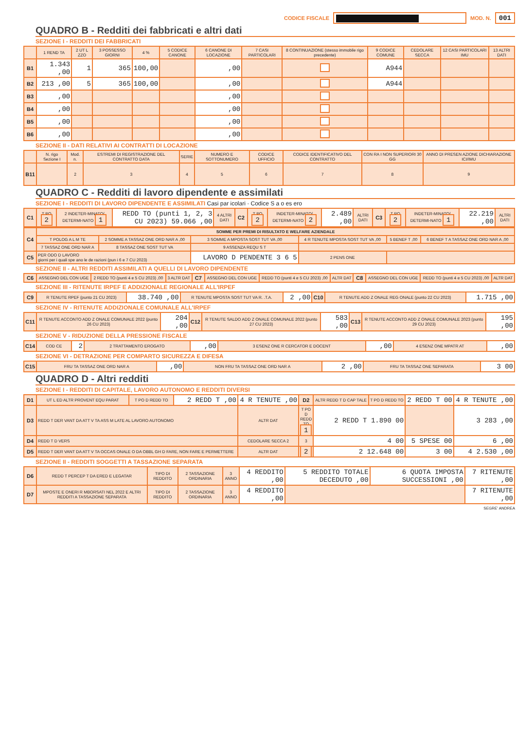CODICE FISCALE
MOD. N. 001
QUADRO B - Redditi dei fabbricati e altri dati
SEZIONE I - REDDITI DEI FABBRICATI
| | 1 REND TA | 2 UT L ZZO | 3 POSSESSO GIORNI | 4 % | 5 CODICE CANONE | 6 CANONE DI LOCAZIONE | 7 CASI PARTICOLARI | 8 CONTINUAZIONE (stesso immobile rigo precedente) | 9 CODICE COMUNE | CEDOLARE SECCA | 12 CASI PARTICOLARI IMU | 13 ALTRI DATI |
| --- | --- | --- | --- | --- | --- | --- | --- | --- | --- | --- | --- | --- |
| B1 | 1.343 ,00 | 1 | 365 | 100,00 | | ,00 | | | A944 | | | |
| B2 | 213 ,00 | 5 | 365 | 100,00 | | ,00 | | | A944 | | | |
| B3 | ,00 | | | | | ,00 | | | | | | |
| B4 | ,00 | | | | | ,00 | | | | | | |
| B5 | ,00 | | | | | ,00 | | | | | | |
| B6 | ,00 | | | | | ,00 | | | | | | |
SEZIONE II - DATI RELATIVI AI CONTRATTI DI LOCAZIONE
| | N. rigo Sezione I | Mod. n. | ESTREMI DI REGISTRAZIONE DEL CONTRATTO DATA | SERIE | NUMERO E SOTTONUMERO | CODICE UFFICIO | CODICE IDENTIFICATIVO DEL CONTRATTO | CON RA I NON SUPERIORI 30 GG | ANNO DI PRESEN AZIONE DICHIARAZIONE ICI/IMU |
| --- | --- | --- | --- | --- | --- | --- | --- | --- | --- |
| B11 | | 2 | 3 | 4 | 5 | 6 | 7 | 8 | 9 |
QUADRO C - Redditi di lavoro dipendente e assimilati
SEZIONE I - REDDITI DI LAVORO DIPENDENTE E ASSIMILATI Casi par icolari · Codice S a o es ero
| C1 | T PO 2 | 2 INDETER-MINATO/ DETERMI-NATO 1 | REDD TO (punti 1, 2, 3 CU 2023) 59.066 ,00 | 4 ALTRI DATI | C2 | T PO 2 | INDETER-MINATO/ DETERMI-NATO 2 | 2.489 ,00 | ALTRI DATI | C3 | T PO 2 | INDETER-MINATO/ DETERMI-NATO 1 | 22.219 ,00 | ALTRI DATI |
| C4 | SOMME PER PREMI DI RISULTATO E WELFARE AZIENDALE | | | | | |
| | T POLOG A L M TE | 2 SOMME A TASSAZ ONE ORD NAR A ,00 | 3 SOMME A MPOSTA SOST TUT VA ,00 | 4 R TENUTE MPOSTA SOST TUT VA ,00 | 5 BENEF T ,00 | 6 BENEF T A TASSAZ ONE ORD NAR A ,00 |
| | 7 TASSAZ ONE ORD NAR A | 8 TASSAZ ONE SOST TUT VA | 9 ASSENZA REQU S T | | | |
| C5 | PER ODO D LAVORO giorni per i quali spe ano le de razioni (pun i 6 e 7 CU 2023) | | LAVORO D PENDENTE 3 6 5 | 2 PENS ONE | | |
SEZIONE II - ALTRI REDDITI ASSIMILATI A QUELLI DI LAVORO DIPENDENTE
| C6 | ASSEGNO DEL CON UGE | 2 REDD TO (punti 4 e 5 CU 2023) ,00 | 3 ALTR DAT | C7 | ASSEGNO DEL CON UGE | REDD TO (punti 4 e 5 CU 2023) ,00 | ALTR DAT | C8 | ASSEGNO DEL CON UGE | REDD TO (punti 4 e 5 CU 2023) ,00 | ALTR DAT |
SEZIONE III - RITENUTE IRPEF E ADDIZIONALE REGIONALE ALL'IRPEF
| C9 | R TENUTE RPEF (punto 21 CU 2023) | 38.740 ,00 | R TENUTE MPOSTA SOST TUT VA R. .T.A. | 2 ,00 | C10 | R TENUTE ADD Z ONALE REG ONALE (punto 22 CU 2023) | 1.715 ,00 |
SEZIONE IV - RITENUTE ADDIZIONALE COMUNALE ALL'IRPEF
| C11 | R TENUTE ACCONTO ADD Z ONALE COMUNALE 2022 (punto 26 CU 2023) | 204 ,00 | C12 | R TENUTE SALDO ADD Z ONALE COMUNALE 2022 (punto 27 CU 2023) | 583 ,00 | C13 | R TENUTE ACCONTO ADD Z ONALE COMUNALE 2023 (punto 29 CU 2023) | 195 ,00 |
SEZIONE V - RIDUZIONE DELLA PRESSIONE FISCALE
| C14 | COD CE | 2 | 2 TRATTAMENTO EROGATO | ,00 | 3 ESENZ ONE R CERCATOR E DOCENT | ,00 | 4 ESENZ ONE MPATR AT | ,00 |
SEZIONE VI - DETRAZIONE PER COMPARTO SICUREZZA E DIFESA
| C15 | FRU TA TASSAZ ONE ORD NAR A | ,00 | NON FRU TA TASSAZ ONE ORD NAR A | 2 ,00 | FRU TA TASSAZ ONE SEPARATA | 3 00 |
QUADRO D - Altri redditi
SEZIONE I - REDDITI DI CAPITALE, LAVORO AUTONOMO E REDDITI DIVERSI
| D1 | UT L ED ALTR PROVENT EQU PARAT | T PO D REDD TO | 2 REDD T ,00 | 4 R TENUTE ,00 | D2 | ALTR REDD T D CAP TALE | T PO D REDD TO | 2 REDD T 00 | 4 R TENUTE ,00 |
| D3 | REDD T DER VANT DA ATT V TA ASS M LATE AL LAVORO AUTONOMO | | | ALTR DAT | T PO D REDD TO 1 | 2 REDD T 1.890 00 | | | 3 283 ,00 |
| D4 | REDD T D VERS | | | CEDOLARE SECCA 2 | 3 | 4 00 | | 5 SPESE 00 | 6 ,00 |
| D5 | REDD T DER VANT DA ATT V TA OCCAS ONALE O DA OBBL GH D FARE, NON FARE E PERMETTERE | | | ALTR DAT | 2 | 2 12.648 00 | | 3 00 | 4 2.530 ,00 |
SEZIONE II - REDDITI SOGGETTI A TASSAZIONE SEPARATA
| D6 | REDD T PERCEP T DA ERED E LEGATAR | TIPO DI REDDITO | 2 TASSAZIONE ORDINARIA | 3 ANNO | 4 REDDITO ,00 | 5 REDDITO TOTALE DECEDUTO ,00 | 6 QUOTA IMPOSTA SUCCESSIONI ,00 | 7 RITENUTE ,00 |
| D7 | MPOSTE E ONERI R MBORSATI NEL 2022 E ALTRI REDDITI A TASSAZIONE SEPARATA | TIPO DI REDDITO | 2 TASSAZIONE ORDINARIA | 3 ANNO | 4 REDDITO ,00 | | | 7 RITENUTE ,00 |
SEGRE' ANDREA